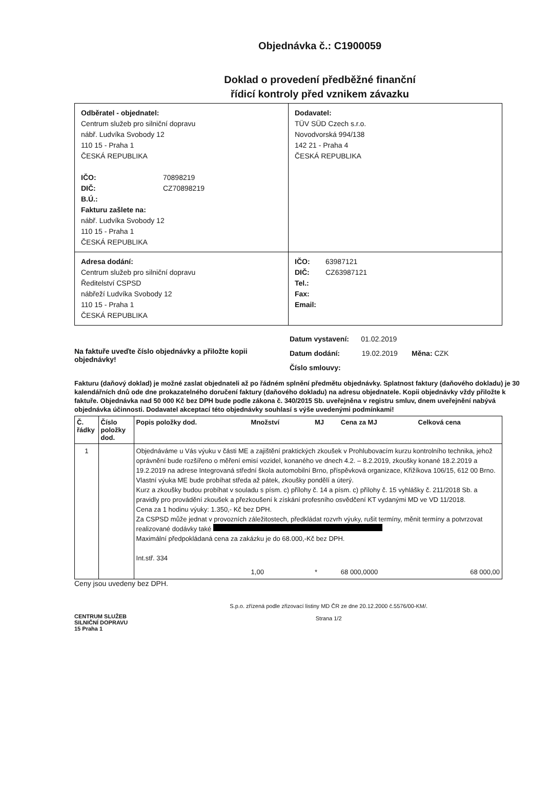Objednávka č.: C1900059
Doklad o provedení předběžné finanční
řídicí kontroly před vznikem závazku
| Odběratel - objednatel: Centrum služeb pro silniční dopravu nábř. Ludvíka Svobody 12 110 15 - Praha 1 ČESKÁ REPUBLIKA IČO: 70898219 DIČ: CZ70898219 B.Ú.: Fakturu zašlete na: nábř. Ludvíka Svobody 12 110 15 - Praha 1 ČESKÁ REPUBLIKA | Dodavatel: TÜV SÜD Czech s.r.o. Novodvorská 994/138 142 21 - Praha 4 ČESKÁ REPUBLIKA |
| Adresa dodání: Centrum služeb pro silniční dopravu Ředitelství CSPSD nábřeží Ludvíka Svobody 12 110 15 - Praha 1 ČESKÁ REPUBLIKA | IČO: 63987121 DIČ: CZ63987121 Tel.: Fax: Email: |
Na faktuře uveďte číslo objednávky a přiložte kopii objednávky!
Datum vystavení: 01.02.2019
Datum dodání: 19.02.2019 Měna: CZK
Číslo smlouvy:
Fakturu (daňový doklad) je možné zaslat objednateli až po řádném splnění předmětu objednávky. Splatnost faktury (daňového dokladu) je 30 kalendářních dnů ode dne prokazatelného doručení faktury (daňového dokladu) na adresu objednatele. Kopii objednávky vždy přiložte k faktuře. Objednávka nad 50 000 Kč bez DPH bude podle zákona č. 340/2015 Sb. uveřejněna v registru smluv, dnem uveřejnění nabývá objednávka účinnosti. Dodavatel akceptací této objednávky souhlasí s výše uvedenými podmínkami!
| Č. řádky | Číslo položky dod. | Popis položky dod. | Množství | MJ | Cena za MJ | Celková cena |
| --- | --- | --- | --- | --- | --- | --- |
| 1 | | Objednáváme u Vás výuku v části ME a zajištění praktických zkoušek v Prohlubovacím kurzu kontrolního technika, jehož oprávnění bude rozšířeno o měření emisí vozidel, konaného ve dnech 4.2. – 8.2.2019, zkoušky konané 18.2.2019 a 19.2.2019 na adrese Integrovaná střední škola automobilní Brno, příspěvková organizace, Křižíkova 106/15, 612 00 Brno. Vlastní výuka ME bude probíhat středa až pátek, zkoušky pondělí a úterý. Kurz a zkoušky budou probíhat v souladu s písm. c) přílohy č. 14 a písm. c) přílohy č. 15 vyhlášky č. 211/2018 Sb. a pravidly pro provádění zkoušek a přezkoušení k získání profesního osvědčení KT vydanými MD ve VD 11/2018. Cena za 1 hodinu výuky: 1.350,- Kč bez DPH. Za CSPSD může jednat v provozních záležitostech, předkládat rozvrh výuky, rušit termíny, měnit termíny a potvrzovat realizované dodávky také Maximální předpokládaná cena za zakázku je do 68.000,-Kč bez DPH. Int.stř. 334 | | | | |
| | | | 1,00 | * | 68 000,0000 | 68 000,00 |
Ceny jsou uvedeny bez DPH.
CENTRUM SLUŽEB
SILNIČNÍ DOPRAVU
15 Praha 1
S.p.o. zřízená podle zřizovací listiny MD ČR ze dne 20.12.2000 č.5576/00-KM/.
Strana 1/2